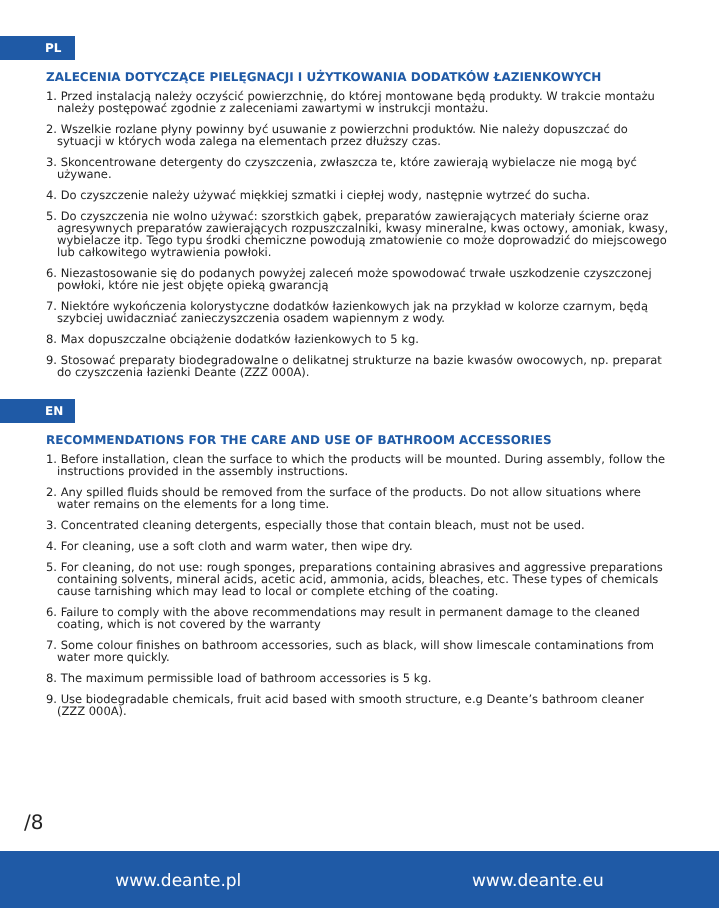PL
ZALECENIA DOTYCZĄCE PIELĘGNACJI I UŻYTKOWANIA DODATKÓW ŁAZIENKOWYCH
1. Przed instalacją należy oczyścić powierzchnię, do której montowane będą produkty. W trakcie montażu należy postępować zgodnie z zaleceniami zawartymi w instrukcji montażu.
2. Wszelkie rozlane płyny powinny być usuwanie z powierzchni produktów. Nie należy dopuszczać do sytuacji w których woda zalega na elementach przez dłuższy czas.
3. Skoncentrowane detergenty do czyszczenia, zwłaszcza te, które zawierają wybielacze nie mogą być używane.
4. Do czyszczenie należy używać miękkiej szmatki i ciepłej wody, następnie wytrzeć do sucha.
5. Do czyszczenia nie wolno używać: szorstkich gąbek, preparatów zawierających materiały ścierne oraz agresywnych preparatów zawierających rozpuszczalniki, kwasy mineralne, kwas octowy, amoniak, kwasy, wybielacze itp. Tego typu środki chemiczne powodują zmatowienie co może doprowadzić do miejscowego lub całkowitego wytrawienia powłoki.
6. Niezastosowanie się do podanych powyżej zaleceń może spowodować trwałe uszkodzenie czyszczonej powłoki, które nie jest objęte opieką gwarancją
7. Niektóre wykończenia kolorystyczne dodatków łazienkowych jak na przykład w kolorze czarnym, będą szybciej uwidaczniać zanieczyszczenia osadem wapiennym z wody.
8. Max dopuszczalne obciążenie dodatków łazienkowych to 5 kg.
9. Stosować preparaty biodegradowalne o delikatnej strukturze na bazie kwasów owocowych, np. preparat do czyszczenia łazienki Deante (ZZZ 000A).
EN
RECOMMENDATIONS FOR THE CARE AND USE OF BATHROOM ACCESSORIES
1. Before installation, clean the surface to which the products will be mounted. During assembly, follow the instructions provided in the assembly instructions.
2. Any spilled fluids should be removed from the surface of the products. Do not allow situations where water remains on the elements for a long time.
3. Concentrated cleaning detergents, especially those that contain bleach, must not be used.
4. For cleaning, use a soft cloth and warm water, then wipe dry.
5. For cleaning, do not use: rough sponges, preparations containing abrasives and aggressive preparations containing solvents, mineral acids, acetic acid, ammonia, acids, bleaches, etc. These types of chemicals cause tarnishing which may lead to local or complete etching of the coating.
6. Failure to comply with the above recommendations may result in permanent damage to the cleaned coating, which is not covered by the warranty
7. Some colour finishes on bathroom accessories, such as black, will show limescale contaminations from water more quickly.
8. The maximum permissible load of bathroom accessories is 5 kg.
9. Use biodegradable chemicals, fruit acid based with smooth structure, e.g Deante’s bathroom cleaner (ZZZ 000A).
/8
www.deante.pl www.deante.eu